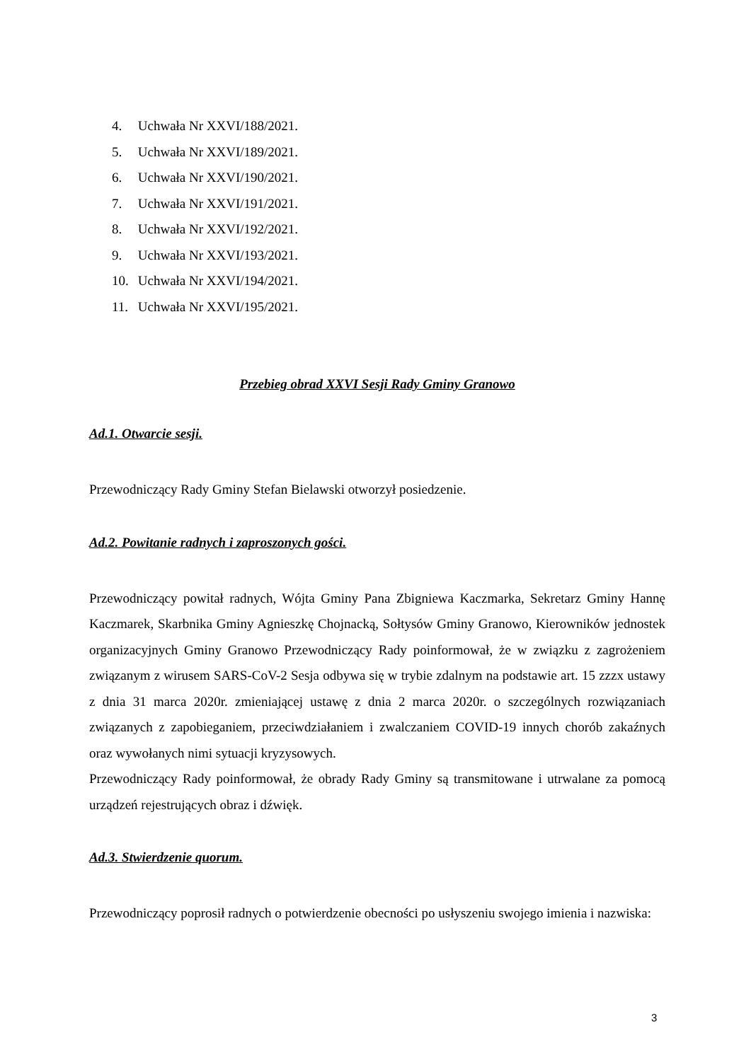4. Uchwała Nr XXVI/188/2021.
5. Uchwała Nr XXVI/189/2021.
6. Uchwała Nr XXVI/190/2021.
7. Uchwała Nr XXVI/191/2021.
8. Uchwała Nr XXVI/192/2021.
9. Uchwała Nr XXVI/193/2021.
10. Uchwała Nr XXVI/194/2021.
11. Uchwała Nr XXVI/195/2021.
Przebieg obrad XXVI Sesji Rady Gminy Granowo
Ad.1. Otwarcie sesji.
Przewodniczący Rady Gminy Stefan Bielawski otworzył posiedzenie.
Ad.2. Powitanie radnych i zaproszonych gości.
Przewodniczący powitał radnych, Wójta Gminy Pana Zbigniewa Kaczmarka, Sekretarz Gminy Hannę Kaczmarek, Skarbnika Gminy Agnieszkę Chojnacką, Sołtysów Gminy Granowo, Kierowników jednostek organizacyjnych Gminy Granowo Przewodniczący Rady poinformował, że w związku z zagrożeniem związanym z wirusem SARS-CoV-2 Sesja odbywa się w trybie zdalnym na podstawie art. 15 zzzx ustawy z dnia 31 marca 2020r. zmieniającej ustawę z dnia 2 marca 2020r. o szczególnych rozwiązaniach związanych z zapobieganiem, przeciwdziałaniem i zwalczaniem COVID-19 innych chorób zakaźnych oraz wywołanych nimi sytuacji kryzysowych.
Przewodniczący Rady poinformował, że obrady Rady Gminy są transmitowane i utrwalane za pomocą urządzeń rejestrujących obraz i dźwięk.
Ad.3. Stwierdzenie quorum.
Przewodniczący poprosił radnych o potwierdzenie obecności po usłyszeniu swojego imienia i nazwiska:
3